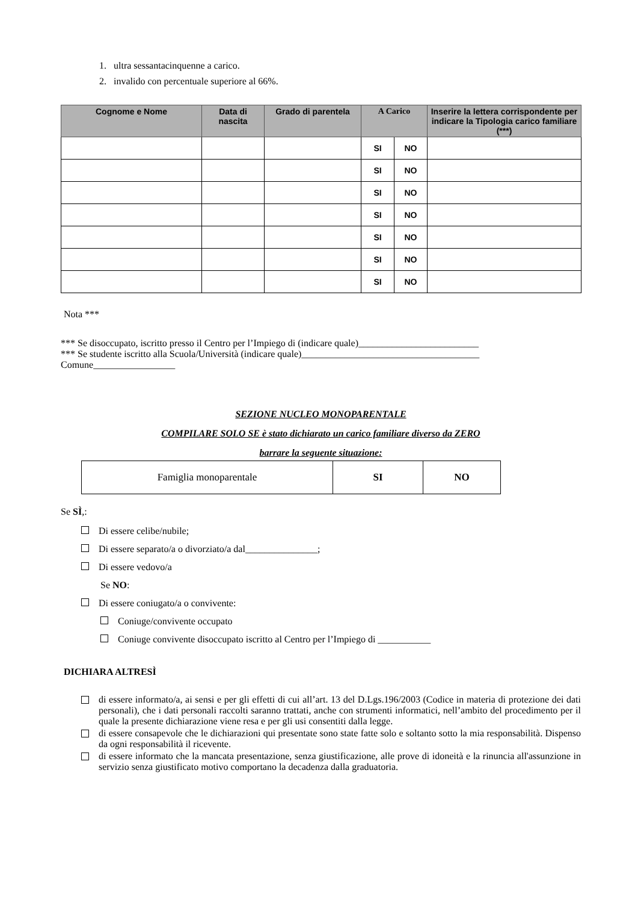1. ultra sessantacinquenne a carico.
2. invalido con percentuale superiore al 66%.
| Cognome e Nome | Data di nascita | Grado di parentela | A Carico | | Inserire la lettera corrispondente per indicare la Tipologia carico familiare (***) |
| --- | --- | --- | --- | --- | --- |
| | | | SI | NO | |
| | | | SI | NO | |
| | | | SI | NO | |
| | | | SI | NO | |
| | | | SI | NO | |
| | | | SI | NO | |
| | | | SI | NO | |
Nota ***
*** Se disoccupato, iscritto presso il Centro per l’Impiego di (indicare quale)_________________________
*** Se studente iscritto alla Scuola/Università (indicare quale)_____________________________________
Comune_________________
SEZIONE NUCLEO MONOPARENTALE
COMPILARE SOLO SE è stato dichiarato un carico familiare diverso da ZERO
barrare la seguente situazione:
| Famiglia monoparentale | SI | NO |
Se SÌ,:
Di essere celibe/nubile;
Di essere separato/a o divorziato/a dal_______________;
Di essere vedovo/a
Se NO:
Di essere coniugato/a o convivente:
Coniuge/convivente occupato
Coniuge convivente disoccupato iscritto al Centro per l’Impiego di ___________
DICHIARA ALTRESÌ
di essere informato/a, ai sensi e per gli effetti di cui all’art. 13 del D.Lgs.196/2003 (Codice in materia di protezione dei dati personali), che i dati personali raccolti saranno trattati, anche con strumenti informatici, nell’ambito del procedimento per il quale la presente dichiarazione viene resa e per gli usi consentiti dalla legge.
di essere consapevole che le dichiarazioni qui presentate sono state fatte solo e soltanto sotto la mia responsabilità. Dispenso da ogni responsabilità il ricevente.
di essere informato che la mancata presentazione, senza giustificazione, alle prove di idoneità e la rinuncia all'assunzione in servizio senza giustificato motivo comportano la decadenza dalla graduatoria.